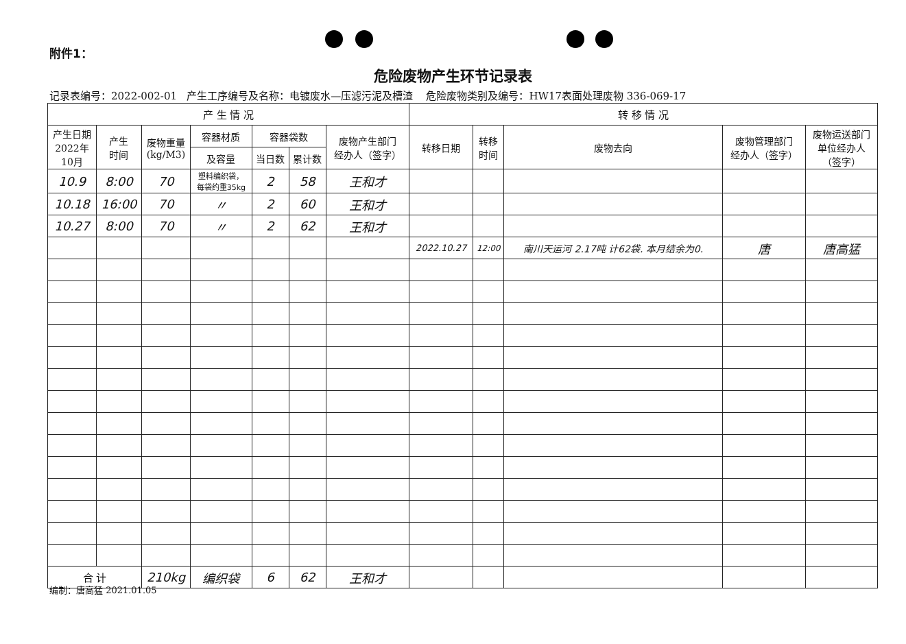附件1：
危险废物产生环节记录表
记录表编号：2022-002-01 产生工序编号及名称：电镀废水—压滤污泥及槽渣 危险废物类别及编号：HW17表面处理废物 336-069-17
| 产 生 情 况 | | | | | | | 转 移 情 况 | | | | |
| --- | --- | --- | --- | --- | --- | --- | --- | --- | --- | --- | --- |
| 产生日期 2022年 10月 | 产生 时间 | 废物重量 (kg/M3) | 容器材质 | 容器袋数 | | 废物产生部门 经办人（签字） | 转移日期 | 转移 时间 | 废物去向 | 废物管理部门 经办人（签字） | 废物运送部门 单位经办人 （签字） |
| | | | 及容量 | 当日数 | 累计数 | | | | | | |
| 10.9 | 8:00 | 70 | 塑料编织袋， 每袋约重35kg | 2 | 58 | 王和才 | | | | | |
| 10.18 | 16:00 | 70 | 〃 | 2 | 60 | 王和才 | | | | | |
| 10.27 | 8:00 | 70 | 〃 | 2 | 62 | 王和才 | | | | | |
| | | | | | | | 2022.10.27 | 12:00 | 南川天运河 2.17吨 计62袋. 本月结余为0. | 唐 | 唐高猛 |
| 合 计 | | 210kg | 编织袋 | 6 | 62 | 王和才 | | | | | |
编制：唐高猛 2021.01.05